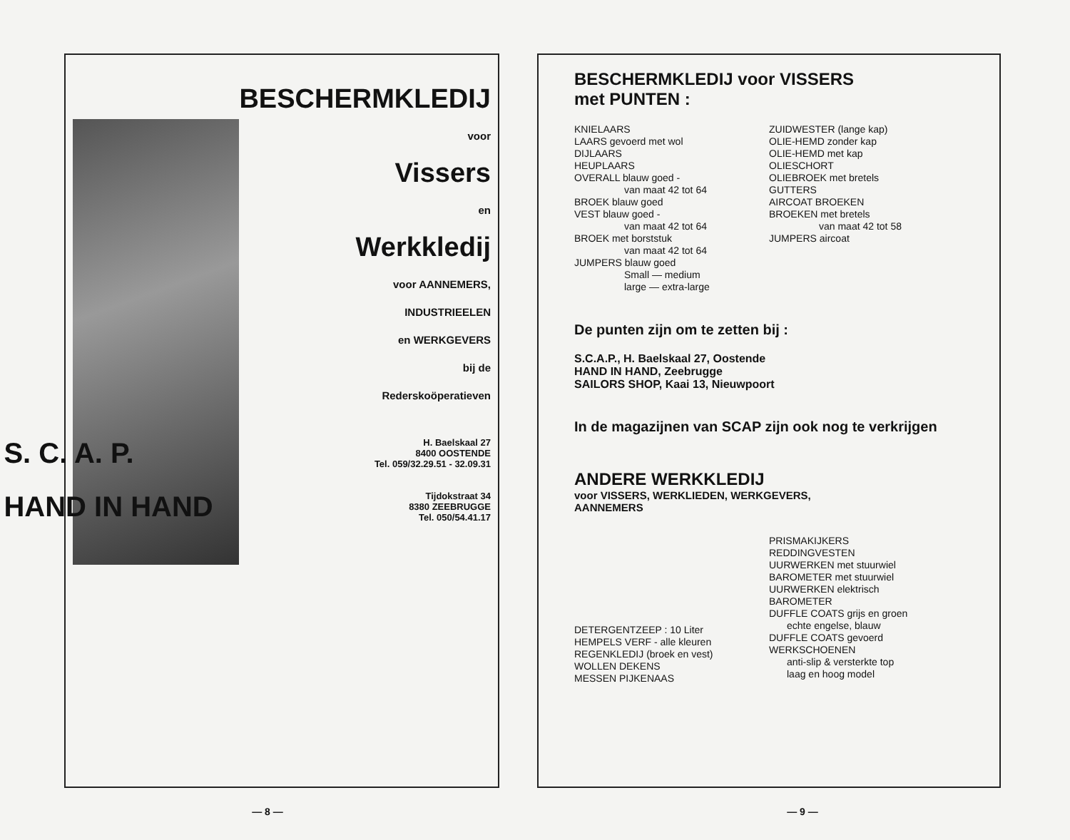BESCHERMKLEDIJ
voor
Vissers
en
Werkkledij
voor AANNEMERS,
INDUSTRIEELEN
en WERKGEVERS
bij de
Rederskoöperatieven
S. C. A. P. H. Baelskaal 27
8400 OOSTENDE
Tel. 059/32.29.51 - 32.09.31
HAND IN HAND Tijdokstraat 34
8380 ZEEBRUGGE
Tel. 050/54.41.17
— 8 —
BESCHERMKLEDIJ voor VISSERS
met PUNTEN :
KNIELAARS
LAARS gevoerd met wol
DIJLAARS
HEUPLAARS
OVERALL blauw goed -
van maat 42 tot 64
BROEK blauw goed
VEST blauw goed -
van maat 42 tot 64
BROEK met borststuk
van maat 42 tot 64
JUMPERS blauw goed
Small — medium
large — extra-large
ZUIDWESTER (lange kap)
OLIE-HEMD zonder kap
OLIE-HEMD met kap
OLIESCHORT
OLIEBROEK met bretels
GUTTERS
AIRCOAT BROEKEN
BROEKEN met bretels
van maat 42 tot 58
JUMPERS aircoat
De punten zijn om te zetten bij :
S.C.A.P., H. Baelskaal 27, Oostende
HAND IN HAND, Zeebrugge
SAILORS SHOP, Kaai 13, Nieuwpoort
In de magazijnen van SCAP zijn ook nog te verkrijgen
ANDERE WERKKLEDIJ
voor VISSERS, WERKLIEDEN, WERKGEVERS,
AANNEMERS
DETERGENTZEEP : 10 Liter
HEMPELS VERF - alle kleuren
REGENKLEDIJ (broek en vest)
WOLLEN DEKENS
MESSEN PIJKENAAS
PRISMAKIJKERS
REDDINGVESTEN
UURWERKEN met stuurwiel
BAROMETER met stuurwiel
UURWERKEN elektrisch
BAROMETER
DUFFLE COATS grijs en groen
echte engelse, blauw
DUFFLE COATS gevoerd
WERKSCHOENEN
anti-slip & versterkte top
laag en hoog model
— 9 —